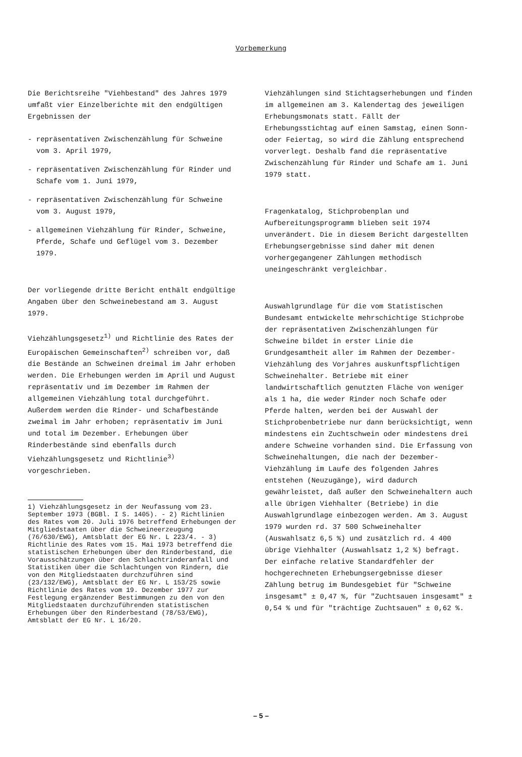Vorbemerkung
Die Berichtsreihe "Viehbestand" des Jahres 1979 umfaßt vier Einzelberichte mit den endgültigen Ergebnissen der
- repräsentativen Zwischenzählung für Schweine vom 3. April 1979,
- repräsentativen Zwischenzählung für Rinder und Schafe vom 1. Juni 1979,
- repräsentativen Zwischenzählung für Schweine vom 3. August 1979,
- allgemeinen Viehzählung für Rinder, Schweine, Pferde, Schafe und Geflügel vom 3. Dezember 1979.
Der vorliegende dritte Bericht enthält endgültige Angaben über den Schweinebestand am 3. August 1979.
Viehzählungsgesetz<sup>1)</sup> und Richtlinie des Rates der Europäischen Gemeinschaften<sup>2)</sup> schreiben vor, daß die Bestände an Schweinen dreimal im Jahr erhoben werden. Die Erhebungen werden im April und August repräsentativ und im Dezember im Rahmen der allgemeinen Viehzählung total durchgeführt. Außerdem werden die Rinder- und Schafbestände zweimal im Jahr erhoben; repräsentativ im Juni und total im Dezember. Erhebungen über Rinderbestände sind ebenfalls durch Viehzählungsgesetz und Richtlinie<sup>3)</sup> vorgeschrieben.
1) Viehzählungsgesetz in der Neufassung vom 23. September 1973 (BGBl. I S. 1405). - 2) Richtlinien des Rates vom 20. Juli 1976 betreffend Erhebungen der Mitgliedstaaten über die Schweineerzeugung (76/630/EWG), Amtsblatt der EG Nr. L 223/4. - 3) Richtlinie des Rates vom 15. Mai 1973 betreffend die statistischen Erhebungen über den Rinderbestand, die Vorausschätzungen über den Schlachtrinderanfall und Statistiken über die Schlachtungen von Rindern, die von den Mitgliedstaaten durchzuführen sind (23/132/EWG), Amtsblatt der EG Nr. L 153/25 sowie Richtlinie des Rates vom 19. Dezember 1977 zur Festlegung ergänzender Bestimmungen zu den von den Mitgliedstaaten durchzuführenden statistischen Erhebungen über den Rinderbestand (78/53/EWG), Amtsblatt der EG Nr. L 16/20.
Viehzählungen sind Stichtagserhebungen und finden im allgemeinen am 3. Kalendertag des jeweiligen Erhebungsmonats statt. Fällt der Erhebungsstichtag auf einen Samstag, einen Sonn- oder Feiertag, so wird die Zählung entsprechend vorverlegt. Deshalb fand die repräsentative Zwischenzählung für Rinder und Schafe am 1. Juni 1979 statt.
Fragenkatalog, Stichprobenplan und Aufbereitungsprogramm blieben seit 1974 unverändert. Die in diesem Bericht dargestellten Erhebungsergebnisse sind daher mit denen vorhergegangener Zählungen methodisch uneingeschränkt vergleichbar.
Auswahlgrundlage für die vom Statistischen Bundesamt entwickelte mehrschichtige Stichprobe der repräsentativen Zwischenzählungen für Schweine bildet in erster Linie die Grundgesamtheit aller im Rahmen der Dezember-Viehzählung des Vorjahres auskunftspflichtigen Schweinehalter. Betriebe mit einer landwirtschaftlich genutzten Fläche von weniger als 1 ha, die weder Rinder noch Schafe oder Pferde halten, werden bei der Auswahl der Stichprobenbetriebe nur dann berücksichtigt, wenn mindestens ein Zuchtschwein oder mindestens drei andere Schweine vorhanden sind. Die Erfassung von Schweinehaltungen, die nach der Dezember-Viehzählung im Laufe des folgenden Jahres entstehen (Neuzugänge), wird dadurch gewährleistet, daß außer den Schweinehaltern auch alle übrigen Viehhalter (Betriebe) in die Auswahlgrundlage einbezogen werden. Am 3. August 1979 wurden rd. 37 500 Schweinehalter (Auswahlsatz 6,5 %) und zusätzlich rd. 4 400 übrige Viehhalter (Auswahlsatz 1,2 %) befragt. Der einfache relative Standardfehler der hochgerechneten Erhebungsergebnisse dieser Zählung betrug im Bundesgebiet für "Schweine insgesamt" ± 0,47 %, für "Zuchtsauen insgesamt" ± 0,54 % und für "trächtige Zuchtsauen" ± 0,62 %.
– 5 –